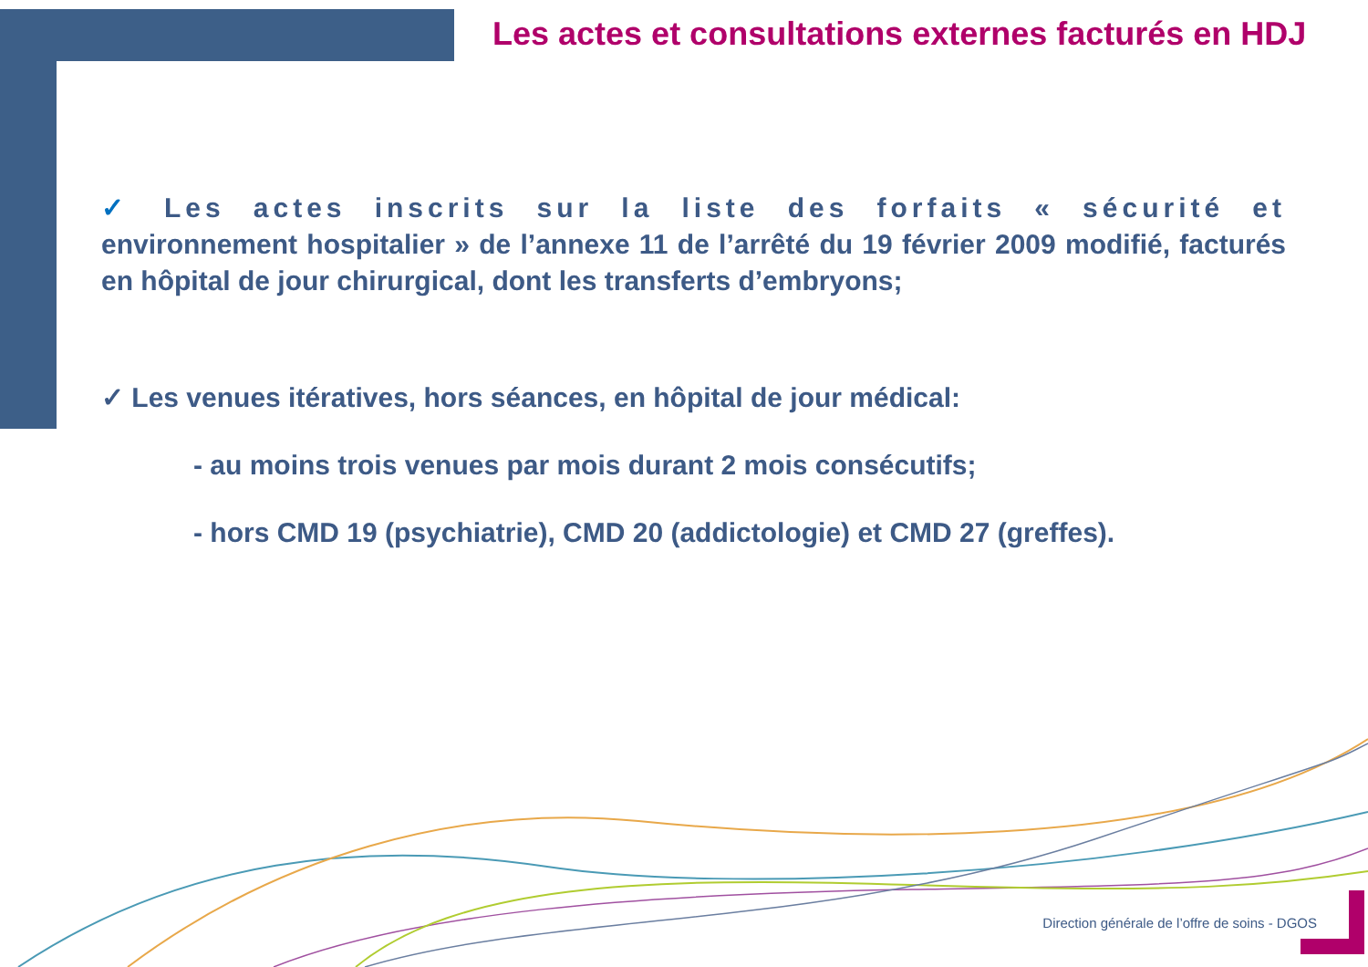Les actes et consultations externes facturés en HDJ
✓ Les actes inscrits sur la liste des forfaits « sécurité et environnement hospitalier » de l’annexe 11 de l’arrêté du 19 février 2009 modifié, facturés en hôpital de jour chirurgical, dont les transferts d’embryons;
✓ Les venues itératives, hors séances, en hôpital de jour médical:
- au moins trois venues par mois durant 2 mois consécutifs;
- hors CMD 19 (psychiatrie), CMD 20 (addictologie) et CMD 27 (greffes).
Direction générale de l’offre de soins - DGOS